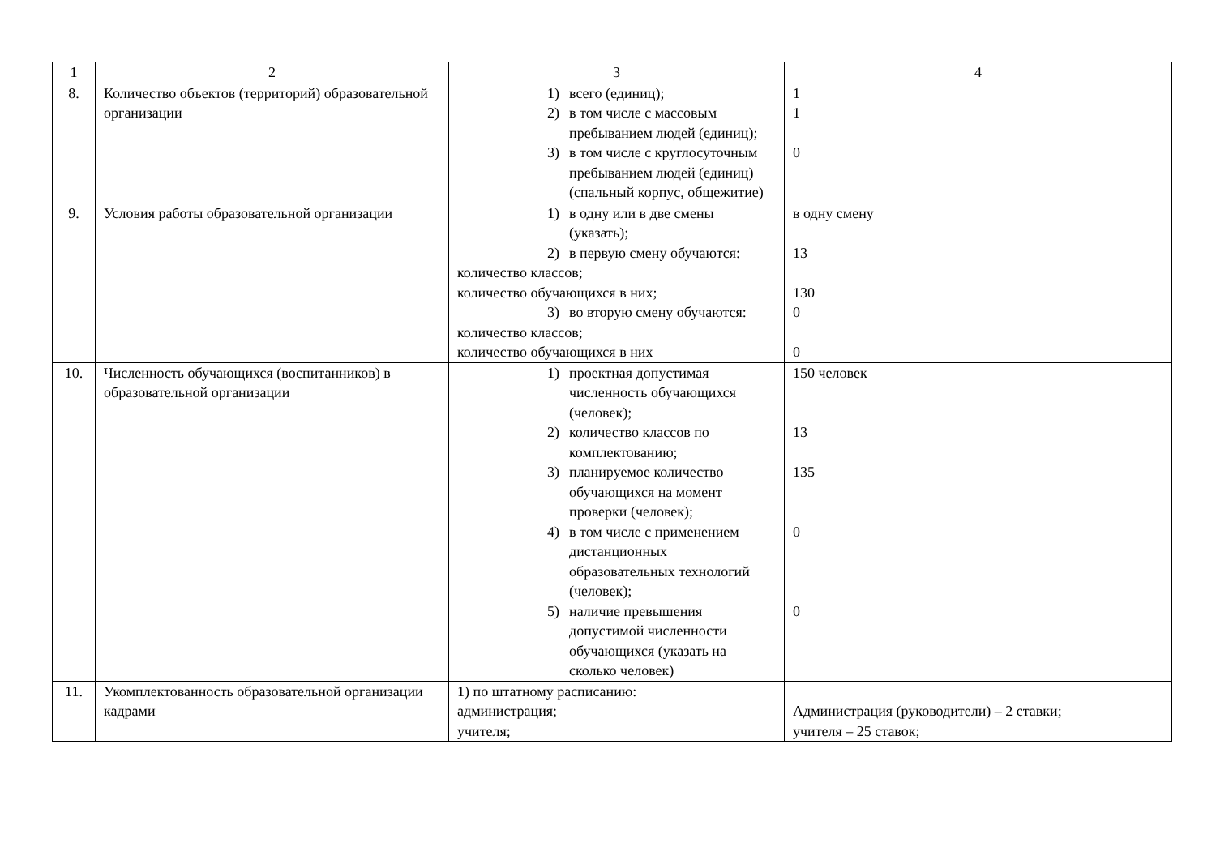| 1 | 2 | 3 | 4 |
| 8. | Количество объектов (территорий) образовательной организации | 1) всего (единиц); 2) в том числе с массовым пребыванием людей (единиц); 3) в том числе с круглосуточным пребыванием людей (единиц) (спальный корпус, общежитие) | 1 1 0 |
| 9. | Условия работы образовательной организации | 1) в одну или в две смены (указать); 2) в первую смену обучаются: количество классов; количество обучающихся в них; 3) во вторую смену обучаются: количество классов; количество обучающихся в них | в одну смену 13 130 0 0 |
| 10. | Численность обучающихся (воспитанников) в образовательной организации | 1) проектная допустимая численность обучающихся (человек); 2) количество классов по комплектованию; 3) планируемое количество обучающихся на момент проверки (человек); 4) в том числе с применением дистанционных образовательных технологий (человек); 5) наличие превышения допустимой численности обучающихся (указать на сколько человек) | 150 человек 13 135 0 0 |
| 11. | Укомплектованность образовательной организации кадрами | 1) по штатному расписанию: администрация; учителя; | Администрация (руководители) – 2 ставки; учителя – 25 ставок; |